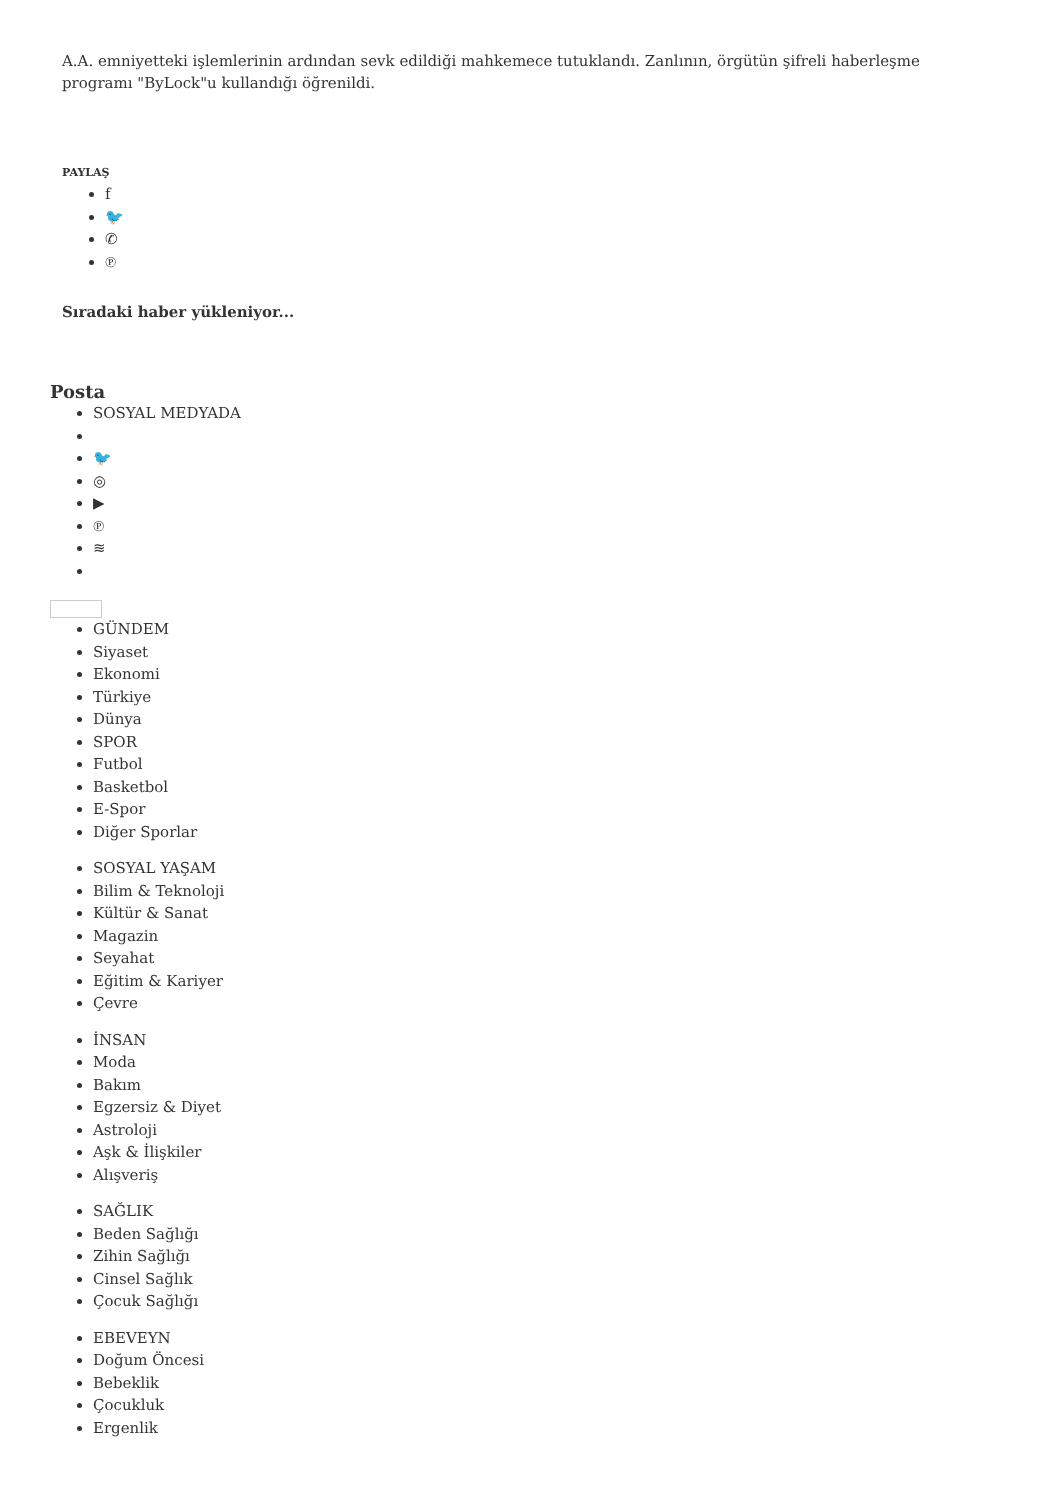A.A. emniyetteki işlemlerinin ardından sevk edildiği mahkemece tutuklandı. Zanlının, örgütün şifreli haberleşme programı "ByLock"u kullandığı öğrenildi.
PAYLAŞ
f
🐦
✆
℗
Sıradaki haber yükleniyor...
Posta
SOSYAL MEDYADA
🐦
◎
▶
℗
≋
GÜNDEM
Siyaset
Ekonomi
Türkiye
Dünya
SPOR
Futbol
Basketbol
E-Spor
Diğer Sporlar
SOSYAL YAŞAM
Bilim & Teknoloji
Kültür & Sanat
Magazin
Seyahat
Eğitim & Kariyer
Çevre
İNSAN
Moda
Bakım
Egzersiz & Diyet
Astroloji
Aşk & İlişkiler
Alışveriş
SAĞLIK
Beden Sağlığı
Zihin Sağlığı
Cinsel Sağlık
Çocuk Sağlığı
EBEVEYN
Doğum Öncesi
Bebeklik
Çocukluk
Ergenlik